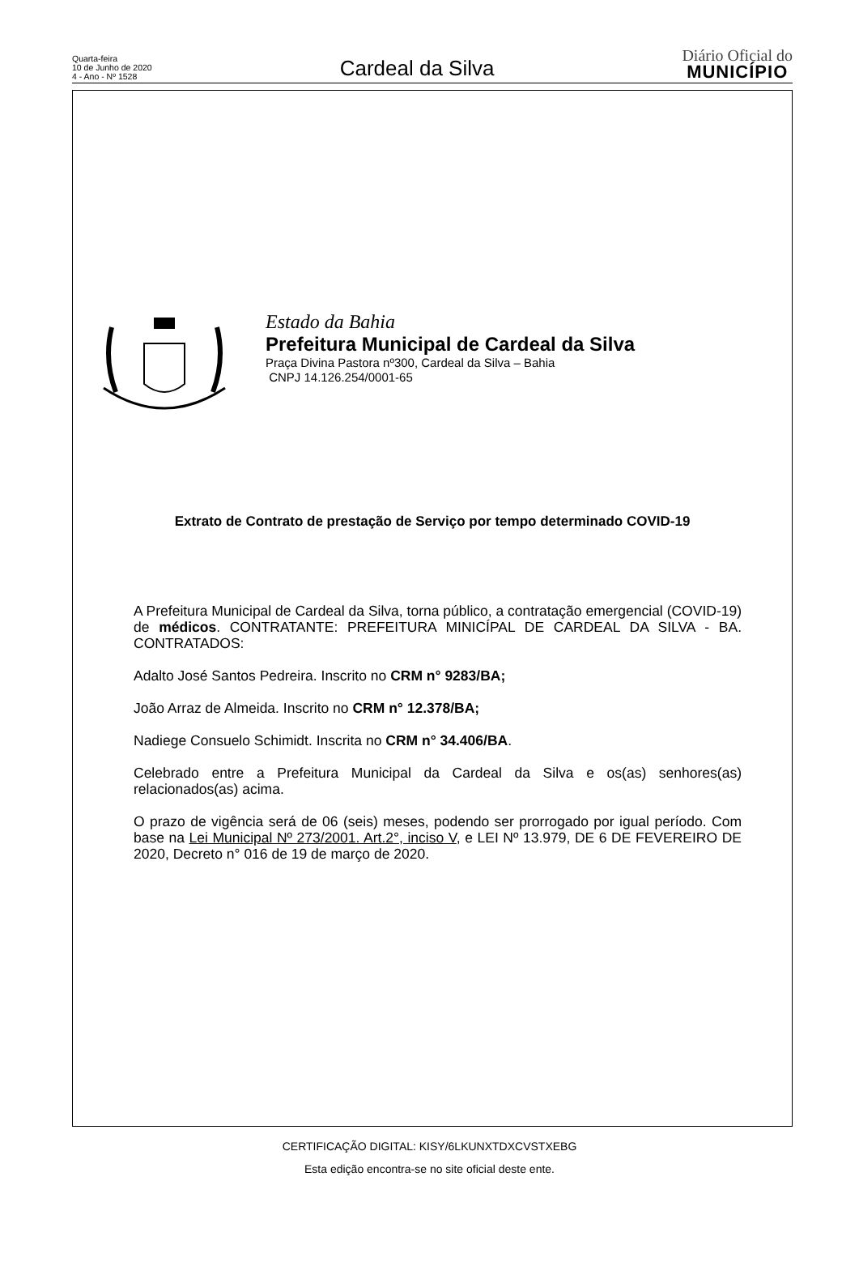Quarta-feira
10 de Junho de 2020
4 - Ano - Nº 1528
Cardeal da Silva
Diário Oficial do
MUNICÍPIO
Estado da Bahia
Prefeitura Municipal de Cardeal da Silva
Praça Divina Pastora nº300, Cardeal da Silva – Bahia
CNPJ 14.126.254/0001-65
Extrato de Contrato de prestação de Serviço por tempo determinado COVID-19
A Prefeitura Municipal de Cardeal da Silva, torna público, a contratação emergencial (COVID-19) de médicos. CONTRATANTE: PREFEITURA MINICÍPAL DE CARDEAL DA SILVA - BA. CONTRATADOS:
Adalto José Santos Pedreira. Inscrito no CRM n° 9283/BA;
João Arraz de Almeida. Inscrito no CRM n° 12.378/BA;
Nadiege Consuelo Schimidt. Inscrita no CRM n° 34.406/BA.
Celebrado entre a Prefeitura Municipal da Cardeal da Silva e os(as) senhores(as) relacionados(as) acima.
O prazo de vigência será de 06 (seis) meses, podendo ser prorrogado por igual período. Com base na Lei Municipal Nº 273/2001. Art.2°, inciso V, e LEI Nº 13.979, DE 6 DE FEVEREIRO DE 2020, Decreto n° 016 de 19 de março de 2020.
CERTIFICAÇÃO DIGITAL: KISY/6LKUNXTDXCVSTXEBG
Esta edição encontra-se no site oficial deste ente.